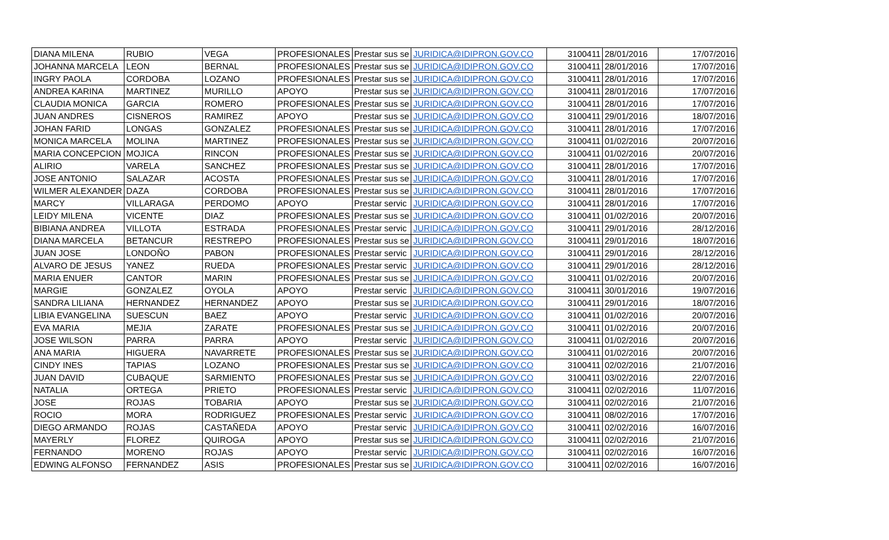| DIANA MILENA | RUBIO | VEGA | PROFESIONALES | Prestar sus se | JURIDICA@IDIPRON.GOV.CO | 3100411 | 28/01/2016 | 17/07/2016 |
| JOHANNA MARCELA | LEON | BERNAL | PROFESIONALES | Prestar sus se | JURIDICA@IDIPRON.GOV.CO | 3100411 | 28/01/2016 | 17/07/2016 |
| INGRY PAOLA | CORDOBA | LOZANO | PROFESIONALES | Prestar sus se | JURIDICA@IDIPRON.GOV.CO | 3100411 | 28/01/2016 | 17/07/2016 |
| ANDREA KARINA | MARTINEZ | MURILLO | APOYO | Prestar sus se | JURIDICA@IDIPRON.GOV.CO | 3100411 | 28/01/2016 | 17/07/2016 |
| CLAUDIA MONICA | GARCIA | ROMERO | PROFESIONALES | Prestar sus se | JURIDICA@IDIPRON.GOV.CO | 3100411 | 28/01/2016 | 17/07/2016 |
| JUAN ANDRES | CISNEROS | RAMIREZ | APOYO | Prestar sus se | JURIDICA@IDIPRON.GOV.CO | 3100411 | 29/01/2016 | 18/07/2016 |
| JOHAN FARID | LONGAS | GONZALEZ | PROFESIONALES | Prestar sus se | JURIDICA@IDIPRON.GOV.CO | 3100411 | 28/01/2016 | 17/07/2016 |
| MONICA MARCELA | MOLINA | MARTINEZ | PROFESIONALES | Prestar sus se | JURIDICA@IDIPRON.GOV.CO | 3100411 | 01/02/2016 | 20/07/2016 |
| MARIA CONCEPCION | MOJICA | RINCON | PROFESIONALES | Prestar sus se | JURIDICA@IDIPRON.GOV.CO | 3100411 | 01/02/2016 | 20/07/2016 |
| ALIRIO | VARELA | SANCHEZ | PROFESIONALES | Prestar sus se | JURIDICA@IDIPRON.GOV.CO | 3100411 | 28/01/2016 | 17/07/2016 |
| JOSE ANTONIO | SALAZAR | ACOSTA | PROFESIONALES | Prestar sus se | JURIDICA@IDIPRON.GOV.CO | 3100411 | 28/01/2016 | 17/07/2016 |
| WILMER ALEXANDER | DAZA | CORDOBA | PROFESIONALES | Prestar sus se | JURIDICA@IDIPRON.GOV.CO | 3100411 | 28/01/2016 | 17/07/2016 |
| MARCY | VILLARAGA | PERDOMO | APOYO | Prestar servic | JURIDICA@IDIPRON.GOV.CO | 3100411 | 28/01/2016 | 17/07/2016 |
| LEIDY MILENA | VICENTE | DIAZ | PROFESIONALES | Prestar sus se | JURIDICA@IDIPRON.GOV.CO | 3100411 | 01/02/2016 | 20/07/2016 |
| BIBIANA ANDREA | VILLOTA | ESTRADA | PROFESIONALES | Prestar servic | JURIDICA@IDIPRON.GOV.CO | 3100411 | 29/01/2016 | 28/12/2016 |
| DIANA MARCELA | BETANCUR | RESTREPO | PROFESIONALES | Prestar sus se | JURIDICA@IDIPRON.GOV.CO | 3100411 | 29/01/2016 | 18/07/2016 |
| JUAN JOSE | LONDOÑO | PABON | PROFESIONALES | Prestar servic | JURIDICA@IDIPRON.GOV.CO | 3100411 | 29/01/2016 | 28/12/2016 |
| ALVARO DE JESUS | YANEZ | RUEDA | PROFESIONALES | Prestar servic | JURIDICA@IDIPRON.GOV.CO | 3100411 | 29/01/2016 | 28/12/2016 |
| MARIA ENUER | CANTOR | MARIN | PROFESIONALES | Prestar sus se | JURIDICA@IDIPRON.GOV.CO | 3100411 | 01/02/2016 | 20/07/2016 |
| MARGIE | GONZALEZ | OYOLA | APOYO | Prestar servic | JURIDICA@IDIPRON.GOV.CO | 3100411 | 30/01/2016 | 19/07/2016 |
| SANDRA LILIANA | HERNANDEZ | HERNANDEZ | APOYO | Prestar sus se | JURIDICA@IDIPRON.GOV.CO | 3100411 | 29/01/2016 | 18/07/2016 |
| LIBIA EVANGELINA | SUESCUN | BAEZ | APOYO | Prestar servic | JURIDICA@IDIPRON.GOV.CO | 3100411 | 01/02/2016 | 20/07/2016 |
| EVA MARIA | MEJIA | ZARATE | PROFESIONALES | Prestar sus se | JURIDICA@IDIPRON.GOV.CO | 3100411 | 01/02/2016 | 20/07/2016 |
| JOSE WILSON | PARRA | PARRA | APOYO | Prestar servic | JURIDICA@IDIPRON.GOV.CO | 3100411 | 01/02/2016 | 20/07/2016 |
| ANA MARIA | HIGUERA | NAVARRETE | PROFESIONALES | Prestar sus se | JURIDICA@IDIPRON.GOV.CO | 3100411 | 01/02/2016 | 20/07/2016 |
| CINDY INES | TAPIAS | LOZANO | PROFESIONALES | Prestar sus se | JURIDICA@IDIPRON.GOV.CO | 3100411 | 02/02/2016 | 21/07/2016 |
| JUAN DAVID | CUBAQUE | SARMIENTO | PROFESIONALES | Prestar sus se | JURIDICA@IDIPRON.GOV.CO | 3100411 | 03/02/2016 | 22/07/2016 |
| NATALIA | ORTEGA | PRIETO | PROFESIONALES | Prestar servic | JURIDICA@IDIPRON.GOV.CO | 3100411 | 02/02/2016 | 11/07/2016 |
| JOSE | ROJAS | TOBARIA | APOYO | Prestar sus se | JURIDICA@IDIPRON.GOV.CO | 3100411 | 02/02/2016 | 21/07/2016 |
| ROCIO | MORA | RODRIGUEZ | PROFESIONALES | Prestar servic | JURIDICA@IDIPRON.GOV.CO | 3100411 | 08/02/2016 | 17/07/2016 |
| DIEGO ARMANDO | ROJAS | CASTAÑEDA | APOYO | Prestar servic | JURIDICA@IDIPRON.GOV.CO | 3100411 | 02/02/2016 | 16/07/2016 |
| MAYERLY | FLOREZ | QUIROGA | APOYO | Prestar sus se | JURIDICA@IDIPRON.GOV.CO | 3100411 | 02/02/2016 | 21/07/2016 |
| FERNANDO | MORENO | ROJAS | APOYO | Prestar servic | JURIDICA@IDIPRON.GOV.CO | 3100411 | 02/02/2016 | 16/07/2016 |
| EDWING ALFONSO | FERNANDEZ | ASIS | PROFESIONALES | Prestar sus se | JURIDICA@IDIPRON.GOV.CO | 3100411 | 02/02/2016 | 16/07/2016 |